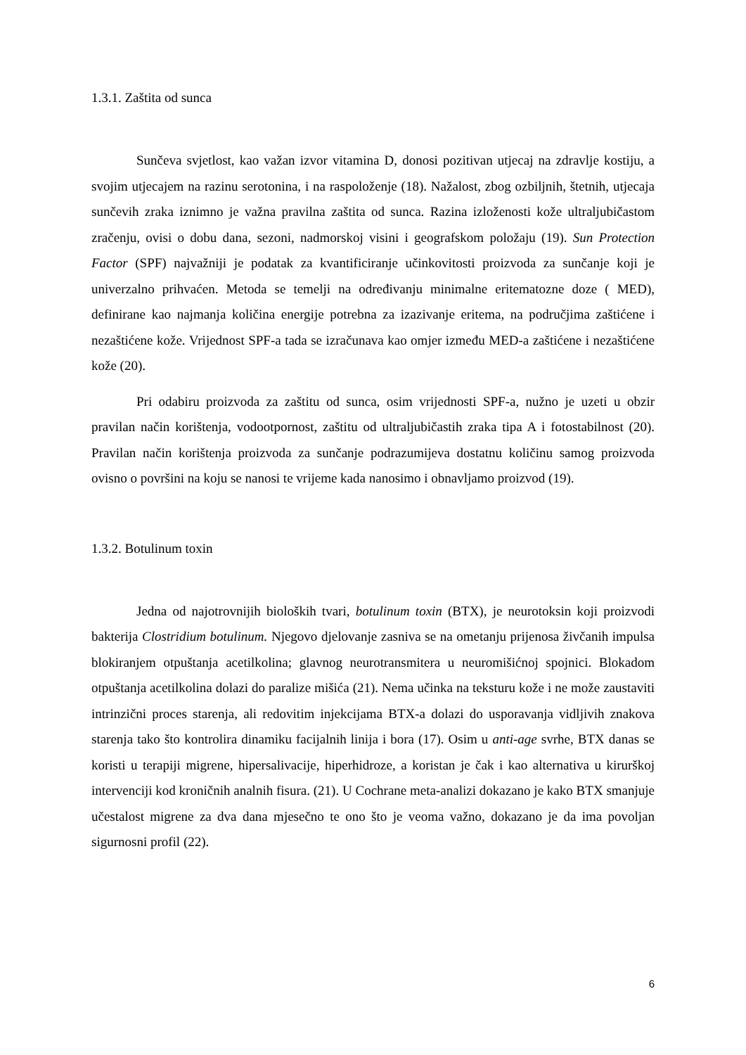1.3.1. Zaštita od sunca
Sunčeva svjetlost, kao važan izvor vitamina D, donosi pozitivan utjecaj na zdravlje kostiju, a svojim utjecajem na razinu serotonina, i na raspoloženje (18). Nažalost, zbog ozbiljnih, štetnih, utjecaja sunčevih zraka iznimno je važna pravilna zaštita od sunca. Razina izloženosti kože ultraljubičastom zračenju, ovisi o dobu dana, sezoni, nadmorskoj visini i geografskom položaju (19). Sun Protection Factor (SPF) najvažniji je podatak za kvantificiranje učinkovitosti proizvoda za sunčanje koji je univerzalno prihvaćen. Metoda se temelji na određivanju minimalne eritematozne doze ( MED), definirane kao najmanja količina energije potrebna za izazivanje eritema, na područjima zaštićene i nezaštićene kože. Vrijednost SPF-a tada se izračunava kao omjer između MED-a zaštićene i nezaštićene kože (20).
Pri odabiru proizvoda za zaštitu od sunca, osim vrijednosti SPF-a, nužno je uzeti u obzir pravilan način korištenja, vodootpornost, zaštitu od ultraljubičastih zraka tipa A i fotostabilnost (20). Pravilan način korištenja proizvoda za sunčanje podrazumijeva dostatnu količinu samog proizvoda ovisno o površini na koju se nanosi te vrijeme kada nanosimo i obnavljamo proizvod (19).
1.3.2. Botulinum toxin
Jedna od najotrovnijih bioloških tvari, botulinum toxin (BTX), je neurotoksin koji proizvodi bakterija Clostridium botulinum. Njegovo djelovanje zasniva se na ometanju prijenosa živčanih impulsa blokiranjem otpuštanja acetilkolina; glavnog neurotransmitera u neuromišićnoj spojnici. Blokadom otpuštanja acetilkolina dolazi do paralize mišića (21). Nema učinka na teksturu kože i ne može zaustaviti intrinzični proces starenja, ali redovitim injekcijama BTX-a dolazi do usporavanja vidljivih znakova starenja tako što kontrolira dinamiku facijalnih linija i bora (17). Osim u anti-age svrhe, BTX danas se koristi u terapiji migrene, hipersalivacije, hiperhidroze, a koristan je čak i kao alternativa u kirurškoj intervenciji kod kroničnih analnih fisura. (21). U Cochrane meta-analizi dokazano je kako BTX smanjuje učestalost migrene za dva dana mjesečno te ono što je veoma važno, dokazano je da ima povoljan sigurnosni profil (22).
6